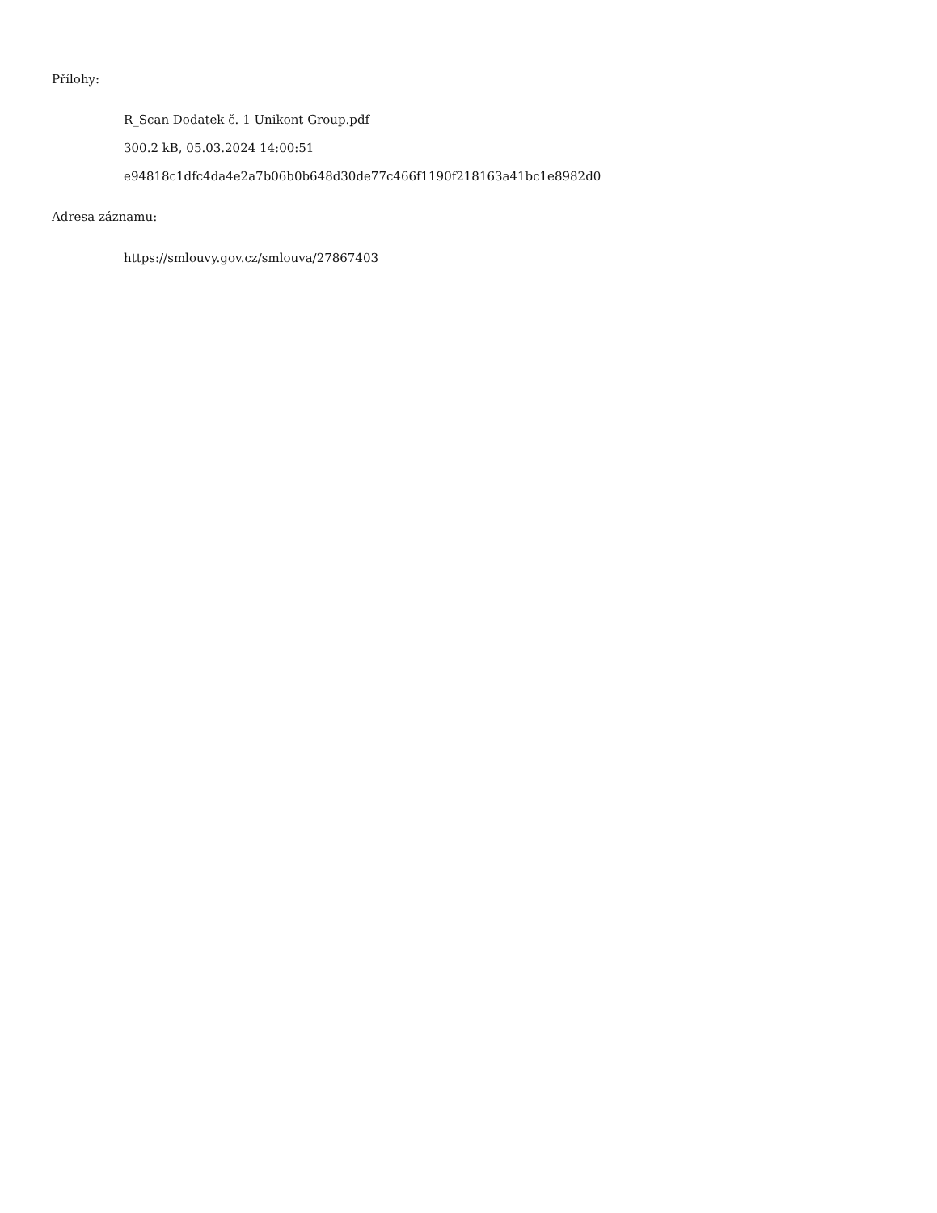Přílohy:
R_Scan Dodatek č. 1 Unikont Group.pdf
300.2 kB, 05.03.2024 14:00:51
e94818c1dfc4da4e2a7b06b0b648d30de77c466f1190f218163a41bc1e8982d0
Adresa záznamu:
https://smlouvy.gov.cz/smlouva/27867403